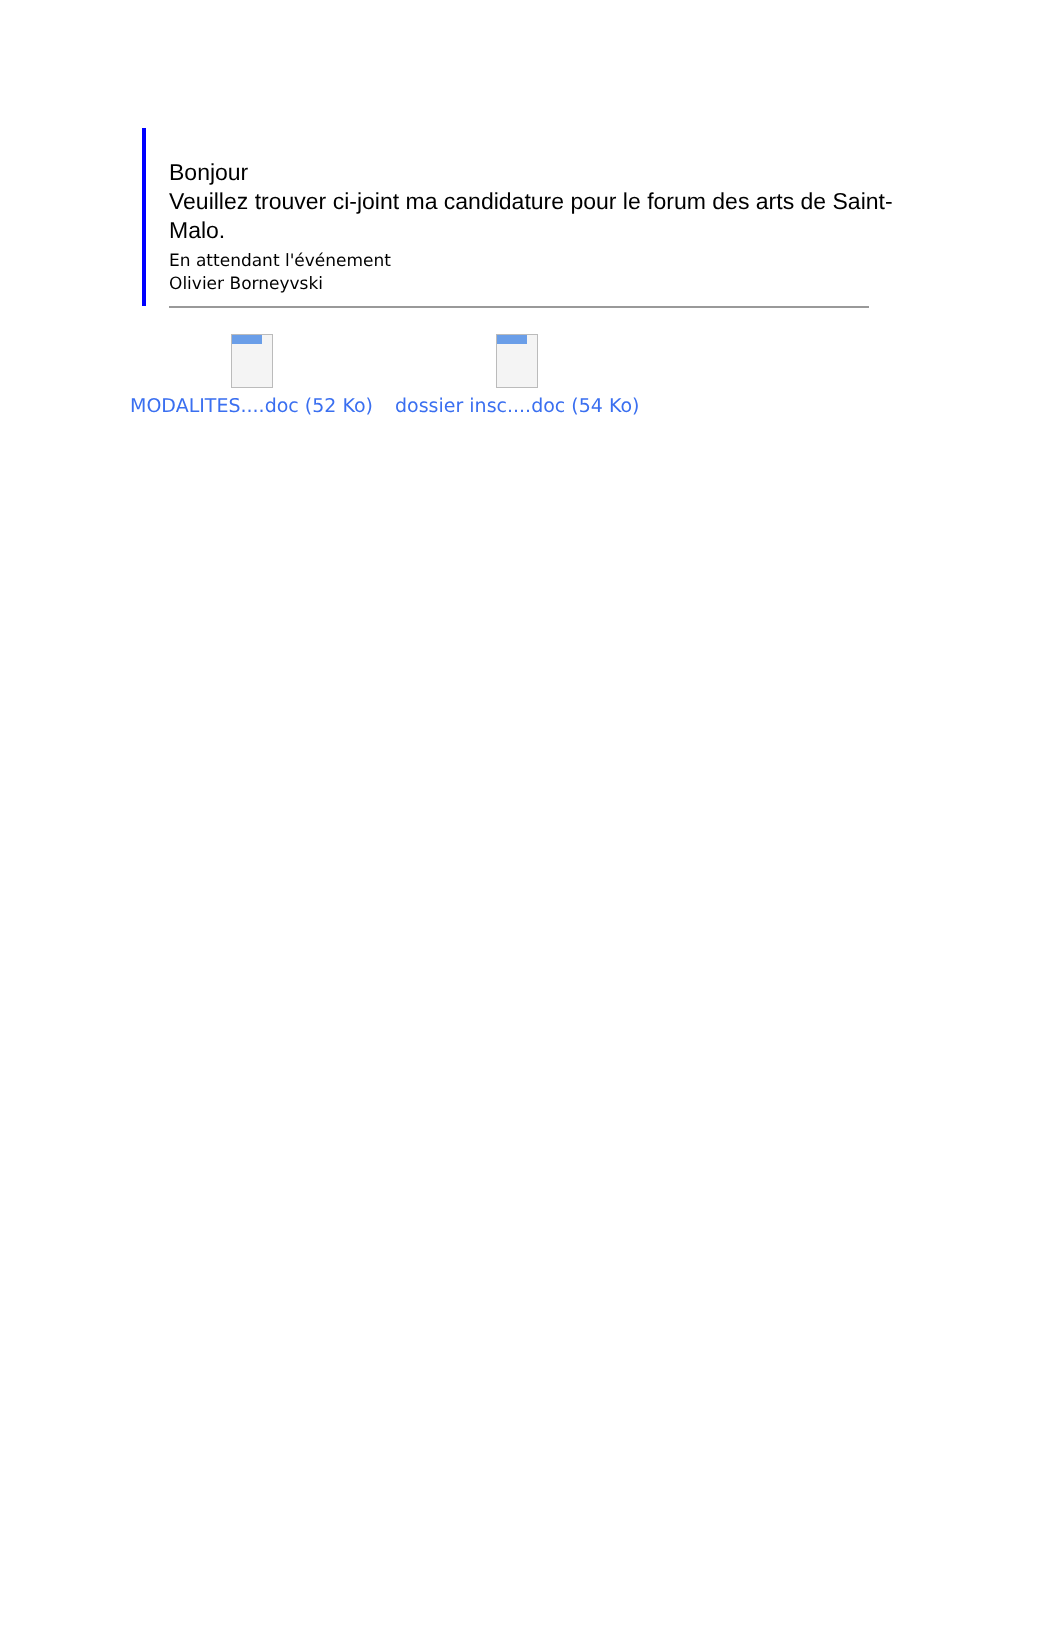Bonjour
Veuillez trouver ci-joint ma candidature pour le forum des arts de Saint-Malo.
En attendant l'événement
Olivier Borneyvski
MODALITES....doc (52 Ko) dossier insc....doc (54 Ko)